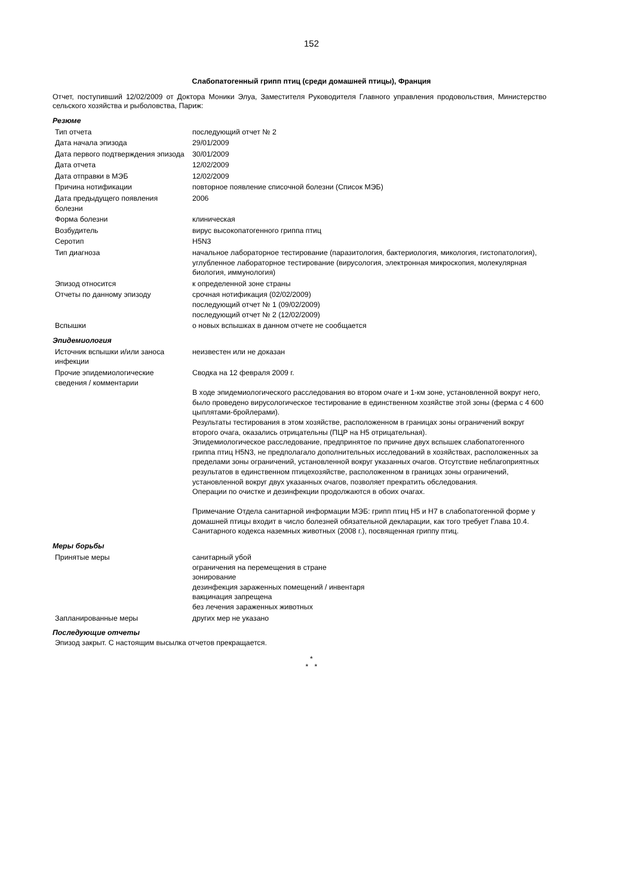152
Слабопатогенный грипп птиц (среди домашней птицы), Франция
Отчет, поступивший 12/02/2009 от Доктора Моники Элуа, Заместителя Руководителя Главного управления продовольствия, Министерство сельского хозяйства и рыболовства, Париж:
Резюме
| Тип отчета | последующий отчет № 2 |
| Дата начала эпизода | 29/01/2009 |
| Дата первого подтверждения эпизода | 30/01/2009 |
| Дата отчета | 12/02/2009 |
| Дата отправки в МЭБ | 12/02/2009 |
| Причина нотификации | повторное появление списочной болезни (Список МЭБ) |
| Дата предыдущего появления болезни | 2006 |
| Форма болезни | клиническая |
| Возбудитель | вирус высокопатогенного гриппа птиц |
| Серотип | H5N3 |
| Тип диагноза | начальное лабораторное тестирование (паразитология, бактериология, микология, гистопатология), углубленное лабораторное тестирование (вирусология, электронная микроскопия, молекулярная биология, иммунология) |
| Эпизод относится | к определенной зоне страны |
| Отчеты по данному эпизоду | срочная нотификация (02/02/2009) последующий отчет № 1 (09/02/2009) последующий отчет № 2 (12/02/2009) |
| Вспышки | о новых вспышках в данном отчете не сообщается |
Эпидемиология
| Источник вспышки и/или заноса инфекции | неизвестен или не доказан |
| Прочие эпидемиологические сведения / комментарии | Сводка на 12 февраля 2009 г. В ходе эпидемиологического расследования во втором очаге и 1-км зоне, установленной вокруг него, было проведено вирусологическое тестирование в единственном хозяйстве этой зоны (ферма с 4 600 цыплятами-бройлерами). Результаты тестирования в этом хозяйстве, расположенном в границах зоны ограничений вокруг второго очага, оказались отрицательны (ПЦР на H5 отрицательная). Эпидемиологическое расследование, предпринятое по причине двух вспышек слабопатогенного гриппа птиц H5N3, не предполагало дополнительных исследований в хозяйствах, расположенных за пределами зоны ограничений, установленной вокруг указанных очагов. Отсутствие неблагоприятных результатов в единственном птицехозяйстве, расположенном в границах зоны ограничений, установленной вокруг двух указанных очагов, позволяет прекратить обследования. Операции по очистке и дезинфекции продолжаются в обоих очагах. Примечание Отдела санитарной информации МЭБ: грипп птиц H5 и H7 в слабопатогенной форме у домашней птицы входит в число болезней обязательной декларации, как того требует Глава 10.4. Санитарного кодекса наземных животных (2008 г.), посвященная гриппу птиц. |
Меры борьбы
| Принятые меры | санитарный убой ограничения на перемещения в стране зонирование дезинфекция зараженных помещений / инвентаря вакцинация запрещена без лечения зараженных животных |
| Запланированные меры | других мер не указано |
Последующие отчеты
Эпизод закрыт. С настоящим высылка отчетов прекращается.
*
* *